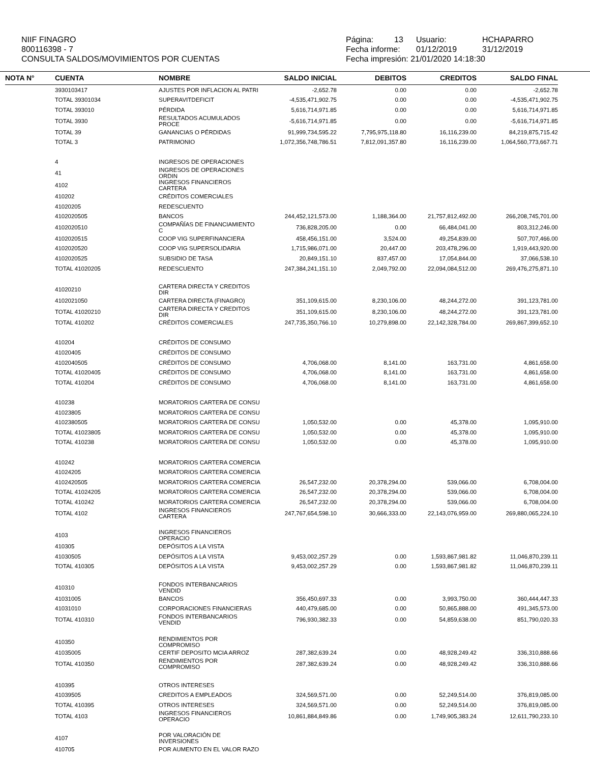NIIF FINAGRO
800116398 - 7
CONSULTA SALDOS/MOVIMIENTOS POR CUENTAS
Página: 13 Usuario: HCHAPARRO
Fecha informe: 01/12/2019 31/12/2019
Fecha impresión: 21/01/2020 14:18:30
| NOTA N° | CUENTA | NOMBRE | SALDO INICIAL | DEBITOS | CREDITOS | SALDO FINAL |
| --- | --- | --- | --- | --- | --- | --- |
| | 3930103417 | AJUSTES POR INFLACION AL PATRI | -2,652.78 | 0.00 | 0.00 | -2,652.78 |
| | TOTAL 39301034 | SUPERAVITDEFICIT | -4,535,471,902.75 | 0.00 | 0.00 | -4,535,471,902.75 |
| | TOTAL 393010 | PÉRDIDA | 5,616,714,971.85 | 0.00 | 0.00 | 5,616,714,971.85 |
| | TOTAL 3930 | RESULTADOS ACUMULADOS PROCE | -5,616,714,971.85 | 0.00 | 0.00 | -5,616,714,971.85 |
| | TOTAL 39 | GANANCIAS O PÉRDIDAS | 91,999,734,595.22 | 7,795,975,118.80 | 16,116,239.00 | 84,219,875,715.42 |
| | TOTAL 3 | PATRIMONIO | 1,072,356,748,786.51 | 7,812,091,357.80 | 16,116,239.00 | 1,064,560,773,667.71 |
| | 4 | INGRESOS DE OPERACIONES | | | | |
| | 41 | INGRESOS DE OPERACIONES ORDIN | | | | |
| | 4102 | INGRESOS FINANCIEROS CARTERA | | | | |
| | 410202 | CRÉDITOS COMERCIALES | | | | |
| | 41020205 | REDESCUENTO | | | | |
| | 4102020505 | BANCOS | 244,452,121,573.00 | 1,188,364.00 | 21,757,812,492.00 | 266,208,745,701.00 |
| | 4102020510 | COMPAÑÍAS DE FINANCIAMIENTO C | 736,828,205.00 | 0.00 | 66,484,041.00 | 803,312,246.00 |
| | 4102020515 | COOP VIG SUPERFINANCIERA | 458,456,151.00 | 3,524.00 | 49,254,839.00 | 507,707,466.00 |
| | 4102020520 | COOP VIG SUPERSOLIDARIA | 1,715,986,071.00 | 20,447.00 | 203,478,296.00 | 1,919,443,920.00 |
| | 4102020525 | SUBSIDIO DE TASA | 20,849,151.10 | 837,457.00 | 17,054,844.00 | 37,066,538.10 |
| | TOTAL 41020205 | REDESCUENTO | 247,384,241,151.10 | 2,049,792.00 | 22,094,084,512.00 | 269,476,275,871.10 |
| | 41020210 | CARTERA DIRECTA Y CREDITOS DIR | | | | |
| | 4102021050 | CARTERA DIRECTA (FINAGRO) | 351,109,615.00 | 8,230,106.00 | 48,244,272.00 | 391,123,781.00 |
| | TOTAL 41020210 | CARTERA DIRECTA Y CREDITOS DIR | 351,109,615.00 | 8,230,106.00 | 48,244,272.00 | 391,123,781.00 |
| | TOTAL 410202 | CRÉDITOS COMERCIALES | 247,735,350,766.10 | 10,279,898.00 | 22,142,328,784.00 | 269,867,399,652.10 |
| | 410204 | CRÉDITOS DE CONSUMO | | | | |
| | 41020405 | CRÉDITOS DE CONSUMO | | | | |
| | 4102040505 | CRÉDITOS DE CONSUMO | 4,706,068.00 | 8,141.00 | 163,731.00 | 4,861,658.00 |
| | TOTAL 41020405 | CRÉDITOS DE CONSUMO | 4,706,068.00 | 8,141.00 | 163,731.00 | 4,861,658.00 |
| | TOTAL 410204 | CRÉDITOS DE CONSUMO | 4,706,068.00 | 8,141.00 | 163,731.00 | 4,861,658.00 |
| | 410238 | MORATORIOS CARTERA DE CONSU | | | | |
| | 41023805 | MORATORIOS CARTERA DE CONSU | | | | |
| | 4102380505 | MORATORIOS CARTERA DE CONSU | 1,050,532.00 | 0.00 | 45,378.00 | 1,095,910.00 |
| | TOTAL 41023805 | MORATORIOS CARTERA DE CONSU | 1,050,532.00 | 0.00 | 45,378.00 | 1,095,910.00 |
| | TOTAL 410238 | MORATORIOS CARTERA DE CONSU | 1,050,532.00 | 0.00 | 45,378.00 | 1,095,910.00 |
| | 410242 | MORATORIOS CARTERA COMERCIA | | | | |
| | 41024205 | MORATORIOS CARTERA COMERCIA | | | | |
| | 4102420505 | MORATORIOS CARTERA COMERCIA | 26,547,232.00 | 20,378,294.00 | 539,066.00 | 6,708,004.00 |
| | TOTAL 41024205 | MORATORIOS CARTERA COMERCIA | 26,547,232.00 | 20,378,294.00 | 539,066.00 | 6,708,004.00 |
| | TOTAL 410242 | MORATORIOS CARTERA COMERCIA | 26,547,232.00 | 20,378,294.00 | 539,066.00 | 6,708,004.00 |
| | TOTAL 4102 | INGRESOS FINANCIEROS CARTERA | 247,767,654,598.10 | 30,666,333.00 | 22,143,076,959.00 | 269,880,065,224.10 |
| | 4103 | INGRESOS FINANCIEROS OPERACIO | | | | |
| | 410305 | DEPÓSITOS A LA VISTA | | | | |
| | 41030505 | DEPÓSITOS A LA VISTA | 9,453,002,257.29 | 0.00 | 1,593,867,981.82 | 11,046,870,239.11 |
| | TOTAL 410305 | DEPÓSITOS A LA VISTA | 9,453,002,257.29 | 0.00 | 1,593,867,981.82 | 11,046,870,239.11 |
| | 410310 | FONDOS INTERBANCARIOS VENDID | | | | |
| | 41031005 | BANCOS | 356,450,697.33 | 0.00 | 3,993,750.00 | 360,444,447.33 |
| | 41031010 | CORPORACIONES FINANCIERAS | 440,479,685.00 | 0.00 | 50,865,888.00 | 491,345,573.00 |
| | TOTAL 410310 | FONDOS INTERBANCARIOS VENDID | 796,930,382.33 | 0.00 | 54,859,638.00 | 851,790,020.33 |
| | 410350 | RENDIMIENTOS POR COMPROMISO | | | | |
| | 41035005 | CERTIF DEPOSITO MCIA ARROZ | 287,382,639.24 | 0.00 | 48,928,249.42 | 336,310,888.66 |
| | TOTAL 410350 | RENDIMIENTOS POR COMPROMISO | 287,382,639.24 | 0.00 | 48,928,249.42 | 336,310,888.66 |
| | 410395 | OTROS INTERESES | | | | |
| | 41039505 | CREDITOS A EMPLEADOS | 324,569,571.00 | 0.00 | 52,249,514.00 | 376,819,085.00 |
| | TOTAL 410395 | OTROS INTERESES | 324,569,571.00 | 0.00 | 52,249,514.00 | 376,819,085.00 |
| | TOTAL 4103 | INGRESOS FINANCIEROS OPERACIO | 10,861,884,849.86 | 0.00 | 1,749,905,383.24 | 12,611,790,233.10 |
| | 4107 | POR VALORACIÓN DE INVERSIONES | | | | |
| | 410705 | POR AUMENTO EN EL VALOR RAZO | | | | |